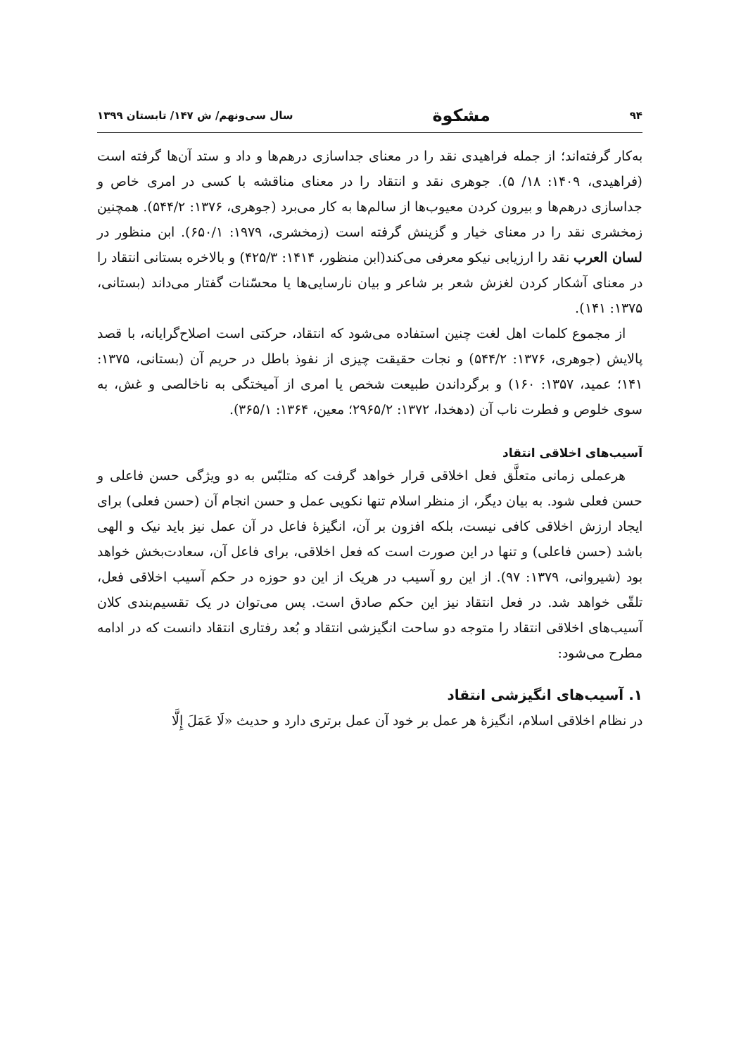۹۴ مشکوة سال سی‌ونهم/ ش ۱۴۷/ تابستان ۱۳۹۹
به‌کار گرفته‌اند؛ از جمله فراهیدی نقد را در معنای جداسازی درهم‌ها و داد و ستد آن‌ها گرفته است (فراهیدی، ۱۴۰۹: ۱۸/ ۵). جوهری نقد و انتقاد را در معنای مناقشه با کسی در امری خاص و جداسازی درهم‌ها و بیرون کردن معیوب‌ها از سالم‌ها به کار می‌برد (جوهری، ۱۳۷۶: ۵۴۴/۲). همچنین زمخشری نقد را در معنای خیار و گزینش گرفته است (زمخشری، ۱۹۷۹: ۶۵۰/۱). ابن منظور در لسان العرب نقد را ارزیابی نیکو معرفی می‌کند(ابن منظور، ۱۴۱۴: ۴۲۵/۳) و بالاخره بستانی انتقاد را در معنای آشکار کردن لغزش شعر بر شاعر و بیان نارسایی‌ها یا محسّنات گفتار می‌داند (بستانی، ۱۳۷۵: ۱۴۱).
از مجموع کلمات اهل لغت چنین استفاده می‌شود که انتقاد، حرکتی است اصلاح‌گرایانه، با قصد پالایش (جوهری، ۱۳۷۶: ۵۴۴/۲) و نجات حقیقت چیزی از نفوذ باطل در حریم آن (بستانی، ۱۳۷۵: ۱۴۱؛ عمید، ۱۳۵۷: ۱۶۰) و برگرداندن طبیعت شخص یا امری از آمیختگی به ناخالصی و غش، به سوی خلوص و فطرت ناب آن (دهخدا، ۱۳۷۲: ۲۹۶۵/۲؛ معین، ۱۳۶۴: ۳۶۵/۱).
آسیب‌های اخلاقی انتقاد
هرعملی زمانی متعلَّق فعل اخلاقی قرار خواهد گرفت که متلبّس به دو ویژگی حسن فاعلی و حسن فعلی شود. به بیان دیگر، از منظر اسلام تنها نکویی عمل و حسن انجام آن (حسن فعلی) برای ایجاد ارزش اخلاقی کافی نیست، بلکه افزون بر آن، انگیزهٔ فاعل در آن عمل نیز باید نیک و الهی باشد (حسن فاعلی) و تنها در این صورت است که فعل اخلاقی، برای فاعل آن، سعادت‌بخش خواهد بود (شیروانی، ۱۳۷۹: ۹۷). از این رو آسیب در هریک از این دو حوزه در حکم آسیب اخلاقی فعل، تلقّی خواهد شد. در فعل انتقاد نیز این حکم صادق است. پس می‌توان در یک تقسیم‌بندی کلان آسیب‌های اخلاقی انتقاد را متوجه دو ساحت انگیزشی انتقاد و بُعد رفتاری انتقاد دانست که در ادامه مطرح می‌شود:
۱. آسیب‌های انگیزشی انتقاد
در نظام اخلاقی اسلام، انگیزهٔ هر عمل بر خود آن عمل برتری دارد و حدیث «لَا عَمَلَ إِلَّا